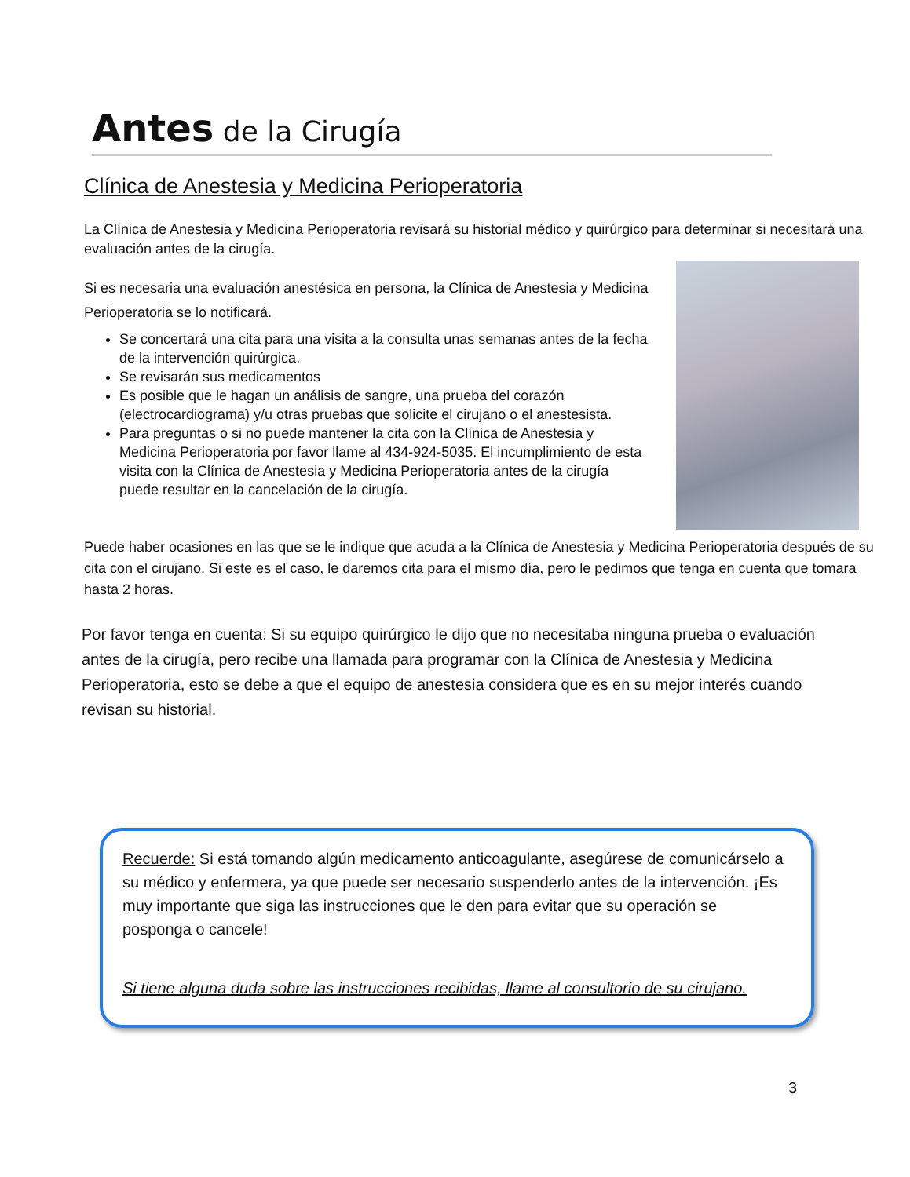Antes de la Cirugía
Clínica de Anestesia y Medicina Perioperatoria
La Clínica de Anestesia y Medicina Perioperatoria revisará su historial médico y quirúrgico para determinar si necesitará una evaluación antes de la cirugía.
Si es necesaria una evaluación anestésica en persona, la Clínica de Anestesia y Medicina Perioperatoria se lo notificará.
Se concertará una cita para una visita a la consulta unas semanas antes de la fecha de la intervención quirúrgica.
Se revisarán sus medicamentos
Es posible que le hagan un análisis de sangre, una prueba del corazón (electrocardiograma) y/u otras pruebas que solicite el cirujano o el anestesista.
Para preguntas o si no puede mantener la cita con la Clínica de Anestesia y Medicina Perioperatoria por favor llame al 434-924-5035. El incumplimiento de esta visita con la Clínica de Anestesia y Medicina Perioperatoria antes de la cirugía puede resultar en la cancelación de la cirugía.
Puede haber ocasiones en las que se le indique que acuda a la Clínica de Anestesia y Medicina Perioperatoria después de su cita con el cirujano. Si este es el caso, le daremos cita para el mismo día, pero le pedimos que tenga en cuenta que tomara hasta 2 horas.
Por favor tenga en cuenta: Si su equipo quirúrgico le dijo que no necesitaba ninguna prueba o evaluación antes de la cirugía, pero recibe una llamada para programar con la Clínica de Anestesia y Medicina Perioperatoria, esto se debe a que el equipo de anestesia considera que es en su mejor interés cuando revisan su historial.
Recuerde: Si está tomando algún medicamento anticoagulante, asegúrese de comunicárselo a su médico y enfermera, ya que puede ser necesario suspenderlo antes de la intervención. ¡Es muy importante que siga las instrucciones que le den para evitar que su operación se posponga o cancele!
Si tiene alguna duda sobre las instrucciones recibidas, llame al consultorio de su cirujano.
3